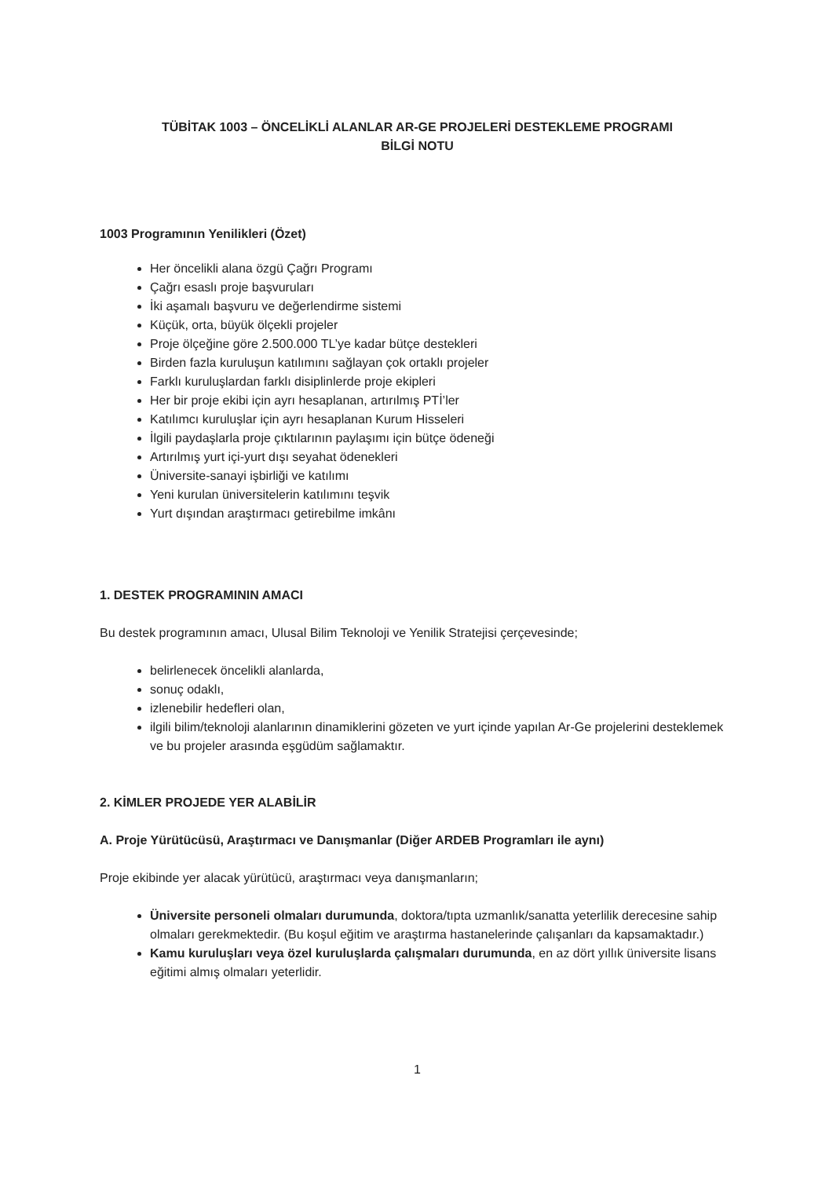TÜBİTAK 1003 – ÖNCELİKLİ ALANLAR AR-GE PROJELERİ DESTEKLEME PROGRAMI
BİLGİ NOTU
1003 Programının Yenilikleri (Özet)
Her öncelikli alana özgü Çağrı Programı
Çağrı esaslı proje başvuruları
İki aşamalı başvuru ve değerlendirme sistemi
Küçük, orta, büyük ölçekli projeler
Proje ölçeğine göre 2.500.000 TL’ye kadar bütçe destekleri
Birden fazla kuruluşun katılımını sağlayan çok ortaklı projeler
Farklı kuruluşlardan farklı disiplinlerde proje ekipleri
Her bir proje ekibi için ayrı hesaplanan, artırılmış PTİ’ler
Katılımcı kuruluşlar için ayrı hesaplanan Kurum Hisseleri
İlgili paydaşlarla proje çıktılarının paylaşımı için bütçe ödeneği
Artırılmış yurt içi-yurt dışı seyahat ödenekleri
Üniversite-sanayi işbirliği ve katılımı
Yeni kurulan üniversitelerin katılımını teşvik
Yurt dışından araştırmacı getirebilme imkânı
1. DESTEK PROGRAMININ AMACI
Bu destek programının amacı, Ulusal Bilim Teknoloji ve Yenilik Stratejisi çerçevesinde;
belirlenecek öncelikli alanlarda,
sonuç odaklı,
izlenebilir hedefleri olan,
ilgili bilim/teknoloji alanlarının dinamiklerini gözeten ve yurt içinde yapılan Ar-Ge projelerini desteklemek ve bu projeler arasında eşgüdüm sağlamaktır.
2. KİMLER PROJEDE YER ALABİLİR
A. Proje Yürütücüsü, Araştırmacı ve Danışmanlar (Diğer ARDEB Programları ile aynı)
Proje ekibinde yer alacak yürütücü, araştırmacı veya danışmanların;
Üniversite personeli olmaları durumunda, doktora/tıpta uzmanlık/sanatta yeterlilik derecesine sahip olmaları gerekmektedir. (Bu koşul eğitim ve araştırma hastanelerinde çalışanları da kapsamaktadır.)
Kamu kuruluşları veya özel kuruluşlarda çalışmaları durumunda, en az dört yıllık üniversite lisans eğitimi almış olmaları yeterlidir.
1